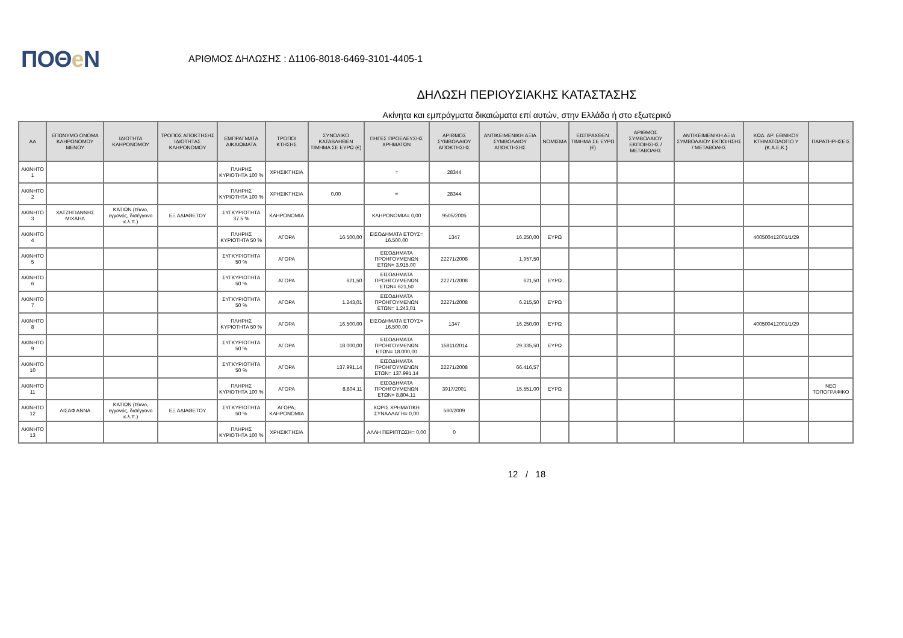ΠΟΘe Ν
ΑΡΙΘΜΟΣ ΔΗΛΩΣΗΣ : Δ1106-8018-6469-3101-4405-1
ΔΗΛΩΣΗ ΠΕΡΙΟΥΣΙΑΚΗΣ ΚΑΤΑΣΤΑΣΗΣ
Ακίνητα και εμπράγματα δικαιώματα επί αυτών, στην Ελλάδα ή στο εξωτερικό
| ΑΑ | ΕΠΩΝΥΜΟ ΟΝΟΜΑ ΚΛΗΡΟΝΟΜΟΥ ΜΕΝΟΥ | ΙΔΙΟΤΗΤΑ ΚΛΗΡΟΝΟΜΟΥ | ΤΡΟΠΟΣ ΑΠΟΚΤΗΣΗΣ ΙΔΙΟΤΗΤΑΣ ΚΛΗΡΟΝΟΜΟΥ | ΕΜΠΡΑΓΜΑΤΑ ΔΙΚΑΙΩΜΑΤΑ | ΤΡΟΠΟΙ ΚΤΗΣΗΣ | ΣΥΝΟΛΙΚΟ ΚΑΤΑΒΛΗΘΕΝ ΤΙΜΗΜΑ ΣΕ ΕΥΡΩ (€) | ΠΗΓΕΣ ΠΡΟΕΛΕΥΣΗΣ ΧΡΗΜΑΤΩΝ | ΑΡΙΘΜΟΣ ΣΥΜΒΟΛΑΙΟΥ ΑΠΟΚΤΗΣΗΣ | ΑΝΤΙΚΕΙΜΕΝΙΚΗ ΑΞΙΑ ΣΥΜΒΟΛΑΙΟΥ ΑΠΟΚΤΗΣΗΣ | ΝΟΜΙΣΜΑ | ΕΙΣΠΡΑΧΘΕΝ ΤΙΜΗΜΑ ΣΕ ΕΥΡΩ (€) | ΑΡΙΘΜΟΣ ΣΥΜΒΟΛΑΙΟΥ ΕΚΠΟΙΗΣΗΣ /ΜΕΤΑΒΟΛΗΣ | ΑΝΤΙΚΕΙΜΕΝΙΚΗ ΑΞΙΑ ΣΥΜΒΟΛΑΙΟΥ ΕΚΠΟΙΗΣΗΣ / ΜΕΤΑΒΟΛΗΣ | ΚΩΔ. ΑΡ. ΕΘΝΙΚΟΥ ΚΤΗΜΑΤΟΛΟΓΙΟ Υ (Κ.Α.Ε.Κ.) | ΠΑΡΑΤΗΡΗΣΕΙΣ |
| --- | --- | --- | --- | --- | --- | --- | --- | --- | --- | --- | --- | --- | --- | --- | --- |
| ΑΚΙΝΗΤΟ 1 | | | | ΠΛΗΡΗΣ ΚΥΡΙΟΤΗΤΑ 100 % | ΧΡΗΣΙΚΤΗΣΙΑ | | = | 28344 | | | | | | | |
| ΑΚΙΝΗΤΟ 2 | | | | ΠΛΗΡΗΣ ΚΥΡΙΟΤΗΤΑ 100 % | ΧΡΗΣΙΚΤΗΣΙΑ | 0,00 | = | 28344 | | | | | | | |
| ΑΚΙΝΗΤΟ 3 | ΧΑΤΖΗΓΙΑΝΝΗΣ ΜΙΧΑΗΛ | ΚΑΤΙΩΝ (τέκνο, εγγονός, δισέγγονο κ.λ.π.) | ΕΞ ΑΔΙΑΘΕΤΟΥ | ΣΥΓΚΥΡΙΟΤΗΤΑ 37.5 % | ΚΛΗΡΟΝΟΜΙΑ | | ΚΛΗΡΟΝΟΜΙΑ= 0,00 | 9505/2005 | | | | | | | |
| ΑΚΙΝΗΤΟ 4 | | | | ΠΛΗΡΗΣ ΚΥΡΙΟΤΗΤΑ 50 % | ΑΓΟΡΑ | 16.500,00 | ΕΙΣΟΔΗΜΑΤΑ ΕΤΟΥΣ= 16.500,00 | 1347 | 16.250,00 | ΕΥΡΩ | | | | 400500412001/1/29 | |
| ΑΚΙΝΗΤΟ 5 | | | | ΣΥΓΚΥΡΙΟΤΗΤΑ 50 % | ΑΓΟΡΑ | | ΕΙΣΟΔΗΜΑΤΑ ΠΡΟΗΓΟΥΜΕΝΩΝ ΕΤΩΝ= 3.915,00 | 22271/2008 | 1.957,50 | | | | | | |
| ΑΚΙΝΗΤΟ 6 | | | | ΣΥΓΚΥΡΙΟΤΗΤΑ 50 % | ΑΓΟΡΑ | 621,50 | ΕΙΣΟΔΗΜΑΤΑ ΠΡΟΗΓΟΥΜΕΝΩΝ ΕΤΩΝ= 621,50 | 22271/2008 | 621,50 | ΕΥΡΩ | | | | | |
| ΑΚΙΝΗΤΟ 7 | | | | ΣΥΓΚΥΡΙΟΤΗΤΑ 50 % | ΑΓΟΡΑ | 1.243,01 | ΕΙΣΟΔΗΜΑΤΑ ΠΡΟΗΓΟΥΜΕΝΩΝ ΕΤΩΝ= 1.243,01 | 22271/2008 | 6.215,50 | ΕΥΡΩ | | | | | |
| ΑΚΙΝΗΤΟ 8 | | | | ΠΛΗΡΗΣ ΚΥΡΙΟΤΗΤΑ 50 % | ΑΓΟΡΑ | 16.500,00 | ΕΙΣΟΔΗΜΑΤΑ ΕΤΟΥΣ= 16.500,00 | 1347 | 16.250,00 | ΕΥΡΩ | | | | 400500412001/1/29 | |
| ΑΚΙΝΗΤΟ 9 | | | | ΣΥΓΚΥΡΙΟΤΗΤΑ 50 % | ΑΓΟΡΑ | 18.000,00 | ΕΙΣΟΔΗΜΑΤΑ ΠΡΟΗΓΟΥΜΕΝΩΝ ΕΤΩΝ= 18.000,00 | 15811/2014 | 29.335,50 | ΕΥΡΩ | | | | | |
| ΑΚΙΝΗΤΟ 10 | | | | ΣΥΓΚΥΡΙΟΤΗΤΑ 50 % | ΑΓΟΡΑ | 137.991,14 | ΕΙΣΟΔΗΜΑΤΑ ΠΡΟΗΓΟΥΜΕΝΩΝ ΕΤΩΝ= 137.991,14 | 22271/2008 | 66.416,57 | | | | | | |
| ΑΚΙΝΗΤΟ 11 | | | | ΠΛΗΡΗΣ ΚΥΡΙΟΤΗΤΑ 100 % | ΑΓΟΡΑ | 8.804,11 | ΕΙΣΟΔΗΜΑΤΑ ΠΡΟΗΓΟΥΜΕΝΩΝ ΕΤΩΝ= 8.804,11 | 3917/2001 | 15.551,00 | ΕΥΡΩ | | | | | ΝΕΟ ΤΟΠΟΓΡΑΦΙΚΟ |
| ΑΚΙΝΗΤΟ 12 | ΛΙΣΑΦ ΑΝΝΑ | ΚΑΤΙΩΝ (τέκνο, εγγονός, δισέγγονο κ.λ.π.) | ΕΞ ΑΔΙΑΘΕΤΟΥ | ΣΥΓΚΥΡΙΟΤΗΤΑ 50 % | ΑΓΟΡΑ, ΚΛΗΡΟΝΟΜΙΑ | | ΧΩΡΙΣ ΧΡΗΜΑΤΙΚΗ ΣΥΝΑΛΛΑΓΗ= 0,00 | 560/2009 | | | | | | | |
| ΑΚΙΝΗΤΟ 13 | | | | ΠΛΗΡΗΣ ΚΥΡΙΟΤΗΤΑ 100 % | ΧΡΗΣΙΚΤΗΣΙΑ | | ΑΛΛΗ ΠΕΡΙΠΤΩΣΗ= 0,00 | 0 | | | | | | | |
12 / 18